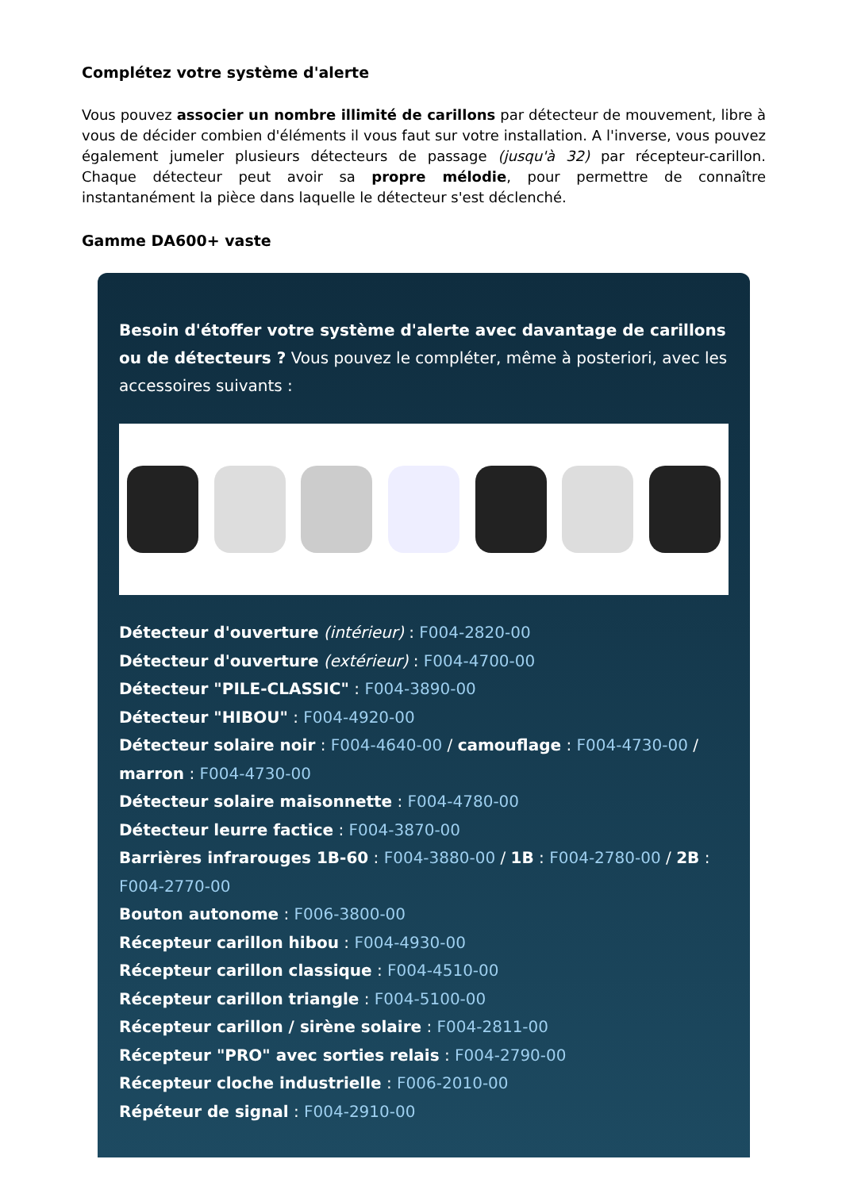Complétez votre système d'alerte
Vous pouvez associer un nombre illimité de carillons par détecteur de mouvement, libre à vous de décider combien d'éléments il vous faut sur votre installation. A l'inverse, vous pouvez également jumeler plusieurs détecteurs de passage (jusqu'à 32) par récepteur-carillon. Chaque détecteur peut avoir sa propre mélodie, pour permettre de connaître instantanément la pièce dans laquelle le détecteur s'est déclenché.
Gamme DA600+ vaste
Besoin d'étoffer votre système d'alerte avec davantage de carillons ou de détecteurs ? Vous pouvez le compléter, même à posteriori, avec les accessoires suivants :
Détecteur d'ouverture (intérieur) : F004-2820-00
Détecteur d'ouverture (extérieur) : F004-4700-00
Détecteur "PILE-CLASSIC" : F004-3890-00
Détecteur "HIBOU" : F004-4920-00
Détecteur solaire noir : F004-4640-00 / camouflage : F004-4730-00 / marron : F004-4730-00
Détecteur solaire maisonnette : F004-4780-00
Détecteur leurre factice : F004-3870-00
Barrières infrarouges 1B-60 : F004-3880-00 / 1B : F004-2780-00 / 2B : F004-2770-00
Bouton autonome : F006-3800-00
Récepteur carillon hibou : F004-4930-00
Récepteur carillon classique : F004-4510-00
Récepteur carillon triangle : F004-5100-00
Récepteur carillon / sirène solaire : F004-2811-00
Récepteur "PRO" avec sorties relais : F004-2790-00
Récepteur cloche industrielle : F006-2010-00
Répéteur de signal : F004-2910-00